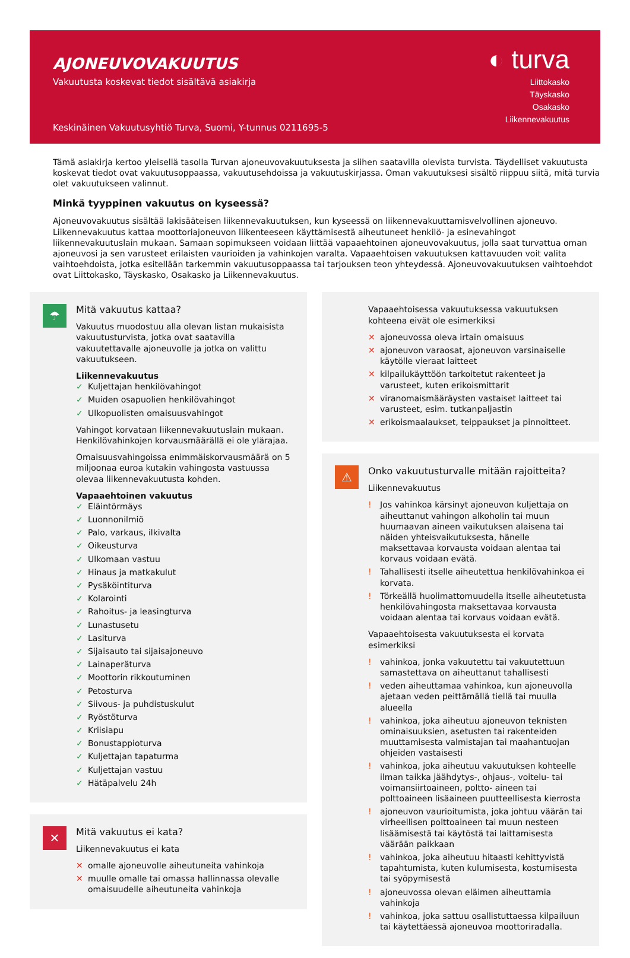AJONEUVOVAKUUTUS
Vakuutusta koskevat tiedot sisältävä asiakirja
Keskinäinen Vakuutusyhtiö Turva, Suomi, Y-tunnus 0211695-5
◐ turva
Liittokasko
Täyskasko
Osakasko
Liikennevakuutus
Tämä asiakirja kertoo yleisellä tasolla Turvan ajoneuvovakuutuksesta ja siihen saatavilla olevista turvista. Täydelliset vakuutusta koskevat tiedot ovat vakuutusoppaassa, vakuutusehdoissa ja vakuutuskirjassa. Oman vakuutuksesi sisältö riippuu siitä, mitä turvia olet vakuutukseen valinnut.
Minkä tyyppinen vakuutus on kyseessä?
Ajoneuvovakuutus sisältää lakisääteisen liikennevakuutuksen, kun kyseessä on liikennevakuuttamisvelvollinen ajoneuvo. Liikennevakuutus kattaa moottoriajoneuvon liikenteeseen käyttämisestä aiheutuneet henkilö- ja esinevahingot liikennevakuutuslain mukaan. Samaan sopimukseen voidaan liittää vapaaehtoinen ajoneuvovakuutus, jolla saat turvattua oman ajoneuvosi ja sen varusteet erilaisten vaurioiden ja vahinkojen varalta. Vapaaehtoisen vakuutuksen kattavuuden voit valita vaihtoehdoista, jotka esitellään tarkemmin vakuutusoppaassa tai tarjouksen teon yhteydessä. Ajoneuvovakuutuksen vaihtoehdot ovat Liittokasko, Täyskasko, Osakasko ja Liikennevakuutus.
☂
Mitä vakuutus kattaa?
Vakuutus muodostuu alla olevan listan mukaisista vakuutusturvista, jotka ovat saatavilla vakuutettavalle ajoneuvolle ja jotka on valittu vakuutukseen.
Liikennevakuutus
✓ Kuljettajan henkilövahingot
✓ Muiden osapuolien henkilövahingot
✓ Ulkopuolisten omaisuusvahingot
Vahingot korvataan liikennevakuutuslain mukaan. Henkilövahinkojen korvausmäärällä ei ole ylärajaa.
Omaisuusvahingoissa enimmäiskorvausmäärä on 5 miljoonaa euroa kutakin vahingosta vastuussa olevaa liikennevakuutusta kohden.
Vapaaehtoinen vakuutus
✓ Eläintörmäys
✓ Luonnonilmiö
✓ Palo, varkaus, ilkivalta
✓ Oikeusturva
✓ Ulkomaan vastuu
✓ Hinaus ja matkakulut
✓ Pysäköintiturva
✓ Kolarointi
✓ Rahoitus- ja leasingturva
✓ Lunastusetu
✓ Lasiturva
✓ Sijaisauto tai sijaisajoneuvo
✓ Lainaperäturva
✓ Moottorin rikkoutuminen
✓ Petosturva
✓ Siivous- ja puhdistuskulut
✓ Ryöstöturva
✓ Kriisiapu
✓ Bonustappioturva
✓ Kuljettajan tapaturma
✓ Kuljettajan vastuu
✓ Hätäpalvelu 24h
✕
Mitä vakuutus ei kata?
Liikennevakuutus ei kata
✕ omalle ajoneuvolle aiheutuneita vahinkoja
✕ muulle omalle tai omassa hallinnassa olevalle omaisuudelle aiheutuneita vahinkoja
Vapaaehtoisessa vakuutuksessa vakuutuksen kohteena eivät ole esimerkiksi
✕ ajoneuvossa oleva irtain omaisuus
✕ ajoneuvon varaosat, ajoneuvon varsinaiselle käytölle vieraat laitteet
✕ kilpailukäyttöön tarkoitetut rakenteet ja varusteet, kuten erikoismittarit
✕ viranomaismääräysten vastaiset laitteet tai varusteet, esim. tutkanpaljastin
✕ erikoismaalaukset, teippaukset ja pinnoitteet.
⚠
Onko vakuutusturvalle mitään rajoitteita?
Liikennevakuutus
! Jos vahinkoa kärsinyt ajoneuvon kuljettaja on aiheuttanut vahingon alkoholin tai muun huumaavan aineen vaikutuksen alaisena tai näiden yhteisvaikutuksesta, hänelle maksettavaa korvausta voidaan alentaa tai korvaus voidaan evätä.
! Tahallisesti itselle aiheutettua henkilövahinkoa ei korvata.
! Törkeällä huolimattomuudella itselle aiheutetusta henkilövahingosta maksettavaa korvausta voidaan alentaa tai korvaus voidaan evätä.
Vapaaehtoisesta vakuutuksesta ei korvata esimerkiksi
! vahinkoa, jonka vakuutettu tai vakuutettuun samastettava on aiheuttanut tahallisesti
! veden aiheuttamaa vahinkoa, kun ajoneuvolla ajetaan veden peittämällä tiellä tai muulla alueella
! vahinkoa, joka aiheutuu ajoneuvon teknisten ominaisuuksien, asetusten tai rakenteiden muuttamisesta valmistajan tai maahantuojan ohjeiden vastaisesti
! vahinkoa, joka aiheutuu vakuutuksen kohteelle ilman taikka jäähdytys-, ohjaus-, voitelu- tai voimansiirtoaineen, poltto- aineen tai polttoaineen lisäaineen puutteellisesta kierrosta
! ajoneuvon vaurioitumista, joka johtuu väärän tai virheellisen polttoaineen tai muun nesteen lisäämisestä tai käytöstä tai laittamisesta väärään paikkaan
! vahinkoa, joka aiheutuu hitaasti kehittyvistä tapahtumista, kuten kulumisesta, kostumisesta tai syöpymisestä
! ajoneuvossa olevan eläimen aiheuttamia vahinkoja
! vahinkoa, joka sattuu osallistuttaessa kilpailuun tai käytettäessä ajoneuvoa moottoriradalla.